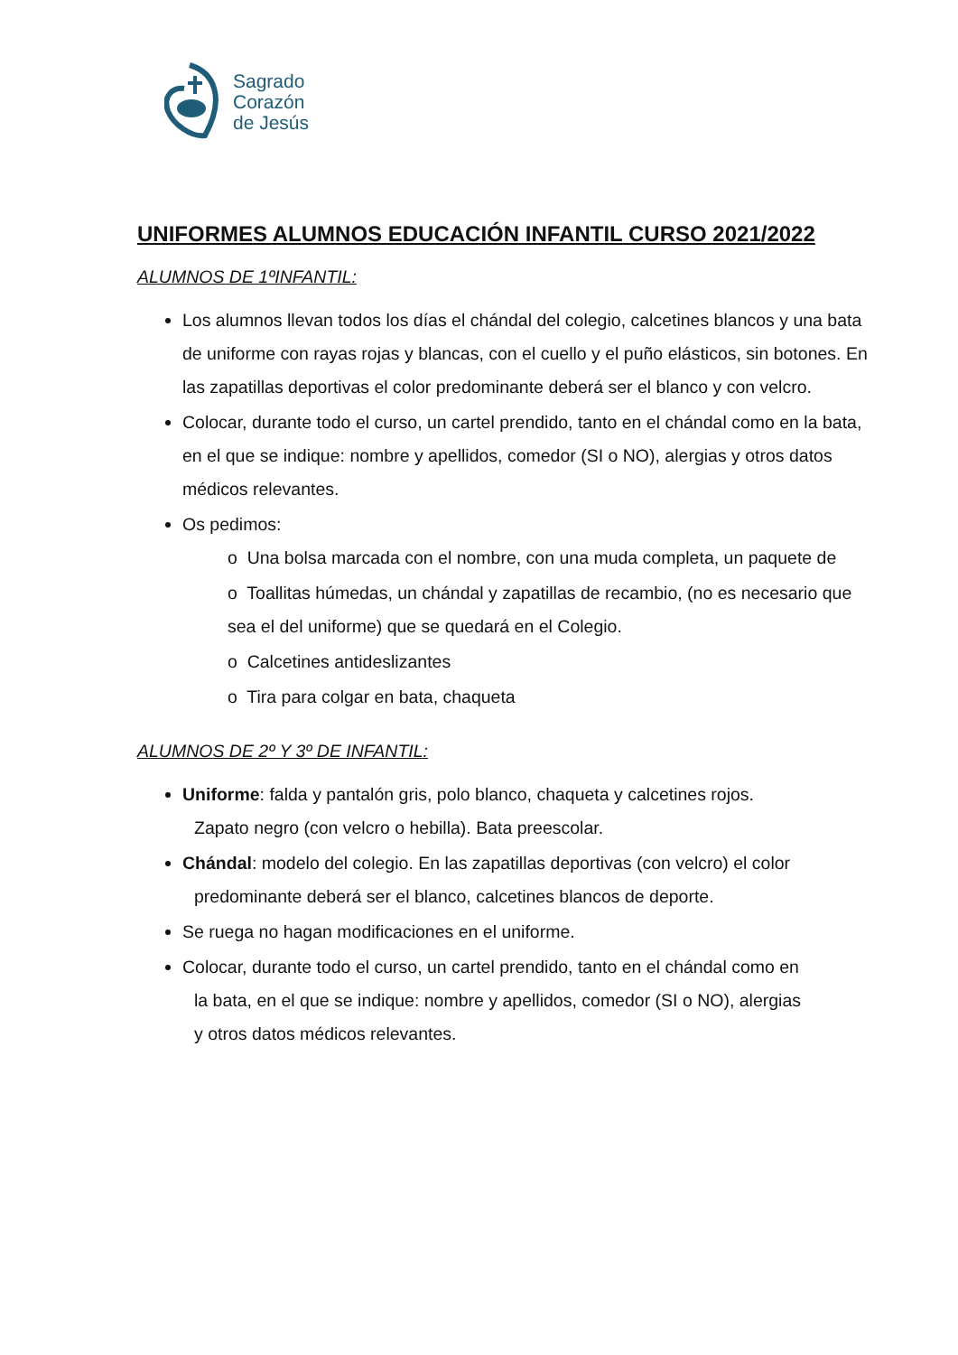Sagrado
Corazón
de Jesús
UNIFORMES ALUMNOS EDUCACIÓN INFANTIL CURSO 2021/2022
ALUMNOS DE 1ºINFANTIL:
Los alumnos llevan todos los días el chándal del colegio, calcetines blancos y una bata de uniforme con rayas rojas y blancas, con el cuello y el puño elásticos, sin botones. En las zapatillas deportivas el color predominante deberá ser el blanco y con velcro.
Colocar, durante todo el curso, un cartel prendido, tanto en el chándal como en la bata, en el que se indique: nombre y apellidos, comedor (SI o NO), alergias y otros datos médicos relevantes.
Os pedimos:
o Una bolsa marcada con el nombre, con una muda completa, un paquete de
o Toallitas húmedas, un chándal y zapatillas de recambio, (no es necesario que sea el del uniforme) que se quedará en el Colegio.
o Calcetines antideslizantes
o Tira para colgar en bata, chaqueta
ALUMNOS DE 2º Y 3º DE INFANTIL:
Uniforme: falda y pantalón gris, polo blanco, chaqueta y calcetines rojos.
Zapato negro (con velcro o hebilla). Bata preescolar.
Chándal: modelo del colegio. En las zapatillas deportivas (con velcro) el color
predominante deberá ser el blanco, calcetines blancos de deporte.
Se ruega no hagan modificaciones en el uniforme.
Colocar, durante todo el curso, un cartel prendido, tanto en el chándal como en
la bata, en el que se indique: nombre y apellidos, comedor (SI o NO), alergias
y otros datos médicos relevantes.